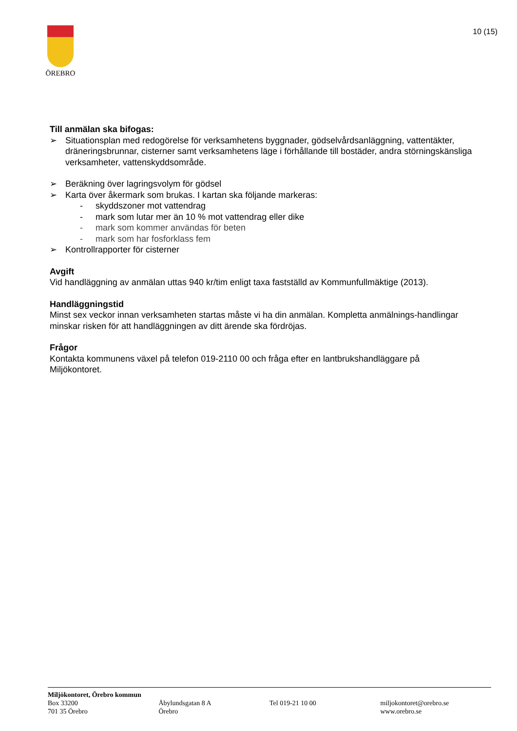ÖREBRO
10 (15)
Till anmälan ska bifogas:
➢ Situationsplan med redogörelse för verksamhetens byggnader, gödselvårdsanläggning, vattentäkter, dräneringsbrunnar, cisterner samt verksamhetens läge i förhållande till bostäder, andra störningskänsliga verksamheter, vattenskyddsområde.
➢ Beräkning över lagringsvolym för gödsel
➢ Karta över åkermark som brukas. I kartan ska följande markeras:
- skyddszoner mot vattendrag
- mark som lutar mer än 10 % mot vattendrag eller dike
- mark som kommer användas för beten
- mark som har fosforklass fem
➢ Kontrollrapporter för cisterner
Avgift
Vid handläggning av anmälan uttas 940 kr/tim enligt taxa fastställd av Kommunfullmäktige (2013).
Handläggningstid
Minst sex veckor innan verksamheten startas måste vi ha din anmälan. Kompletta anmälnings-handlingar minskar risken för att handläggningen av ditt ärende ska fördröjas.
Frågor
Kontakta kommunens växel på telefon 019-2110 00 och fråga efter en lantbrukshandläggare på Miljökontoret.
Miljökontoret, Örebro kommun
Box 33200
701 35 Örebro
Åbylundsgatan 8 A
Örebro
Tel 019-21 10 00 miljokontoret@orebro.se
www.orebro.se